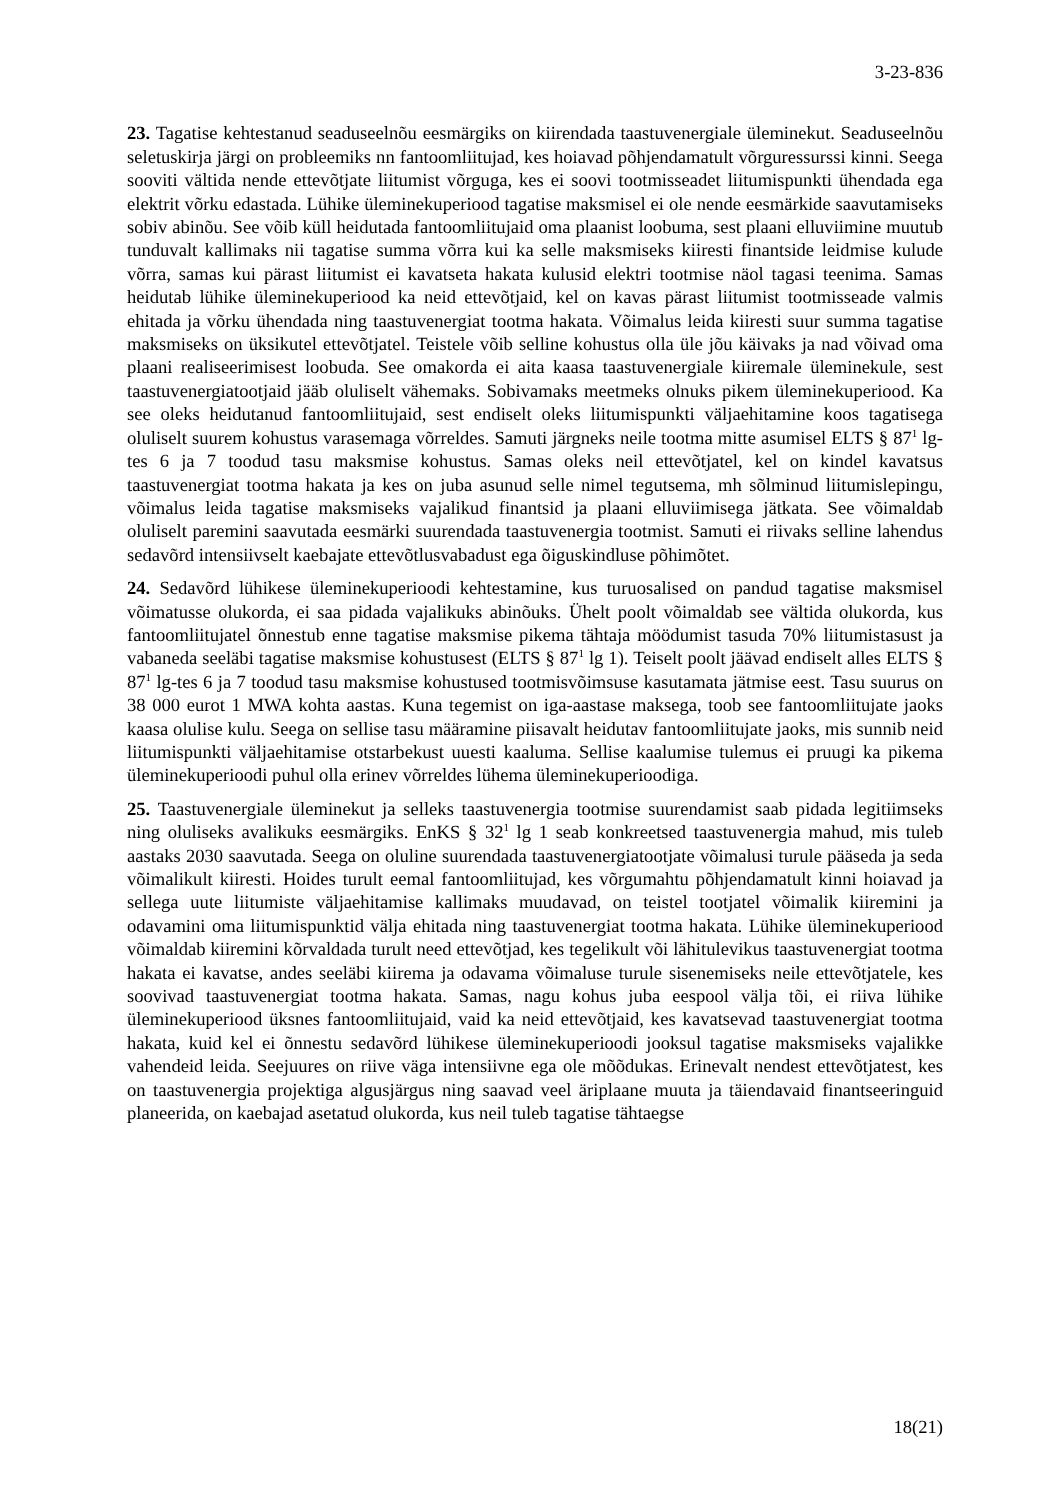3-23-836
23. Tagatise kehtestanud seaduseelnõu eesmärgiks on kiirendada taastuvenergiale üleminekut. Seaduseelnõu seletuskirja järgi on probleemiks nn fantoomliitujad, kes hoiavad põhjendamatult võrguressurssi kinni. Seega sooviti vältida nende ettevõtjate liitumist võrguga, kes ei soovi tootmisseadet liitumispunkti ühendada ega elektrit võrku edastada. Lühike üleminekuperiood tagatise maksmisel ei ole nende eesmärkide saavutamiseks sobiv abinõu. See võib küll heidutada fantoomliitujaid oma plaanist loobuma, sest plaani elluviimine muutub tunduvalt kallimaks nii tagatise summa võrra kui ka selle maksmiseks kiiresti finantside leidmise kulude võrra, samas kui pärast liitumist ei kavatseta hakata kulusid elektri tootmise näol tagasi teenima. Samas heidutab lühike üleminekuperiood ka neid ettevõtjaid, kel on kavas pärast liitumist tootmisseade valmis ehitada ja võrku ühendada ning taastuvenergiat tootma hakata. Võimalus leida kiiresti suur summa tagatise maksmiseks on üksikutel ettevõtjatel. Teistele võib selline kohustus olla üle jõu käivaks ja nad võivad oma plaani realiseerimisest loobuda. See omakorda ei aita kaasa taastuvenergiale kiiremale üleminekule, sest taastuvenergiatootjaid jääb oluliselt vähemaks. Sobivamaks meetmeks olnuks pikem üleminekuperiood. Ka see oleks heidutanud fantoomliitujaid, sest endiselt oleks liitumispunkti väljaehitamine koos tagatisega oluliselt suurem kohustus varasemaga võrreldes. Samuti järgneks neile tootma mitte asumisel ELTS § 87<sup>1</sup> lg-tes 6 ja 7 toodud tasu maksmise kohustus. Samas oleks neil ettevõtjatel, kel on kindel kavatsus taastuvenergiat tootma hakata ja kes on juba asunud selle nimel tegutsema, mh sõlminud liitumislepingu, võimalus leida tagatise maksmiseks vajalikud finantsid ja plaani elluviimisega jätkata. See võimaldab oluliselt paremini saavutada eesmärki suurendada taastuvenergia tootmist. Samuti ei riivaks selline lahendus sedavõrd intensiivselt kaebajate ettevõtlusvabadust ega õiguskindluse põhimõtet.
24. Sedavõrd lühikese üleminekuperioodi kehtestamine, kus turuosalised on pandud tagatise maksmisel võimatusse olukorda, ei saa pidada vajalikuks abinõuks. Ühelt poolt võimaldab see vältida olukorda, kus fantoomliitujatel õnnestub enne tagatise maksmise pikema tähtaja möödumist tasuda 70% liitumistasust ja vabaneda seeläbi tagatise maksmise kohustusest (ELTS § 87<sup>1</sup> lg 1). Teiselt poolt jäävad endiselt alles ELTS § 87<sup>1</sup> lg-tes 6 ja 7 toodud tasu maksmise kohustused tootmisvõimsuse kasutamata jätmise eest. Tasu suurus on 38 000 eurot 1 MWA kohta aastas. Kuna tegemist on iga-aastase maksega, toob see fantoomliitujate jaoks kaasa olulise kulu. Seega on sellise tasu määramine piisavalt heidutav fantoomliitujate jaoks, mis sunnib neid liitumispunkti väljaehitamise otstarbekust uuesti kaaluma. Sellise kaalumise tulemus ei pruugi ka pikema üleminekuperioodi puhul olla erinev võrreldes lühema üleminekuperioodiga.
25. Taastuvenergiale üleminekut ja selleks taastuvenergia tootmise suurendamist saab pidada legitiimseks ning oluliseks avalikuks eesmärgiks. EnKS § 32<sup>1</sup> lg 1 seab konkreetsed taastuvenergia mahud, mis tuleb aastaks 2030 saavutada. Seega on oluline suurendada taastuvenergiatootjate võimalusi turule pääseda ja seda võimalikult kiiresti. Hoides turult eemal fantoomliitujad, kes võrgumahtu põhjendamatult kinni hoiavad ja sellega uute liitumiste väljaehitamise kallimaks muudavad, on teistel tootjatel võimalik kiiremini ja odavamini oma liitumispunktid välja ehitada ning taastuvenergiat tootma hakata. Lühike üleminekuperiood võimaldab kiiremini kõrvaldada turult need ettevõtjad, kes tegelikult või lähitulevikus taastuvenergiat tootma hakata ei kavatse, andes seeläbi kiirema ja odavama võimaluse turule sisenemiseks neile ettevõtjatele, kes soovivad taastuvenergiat tootma hakata. Samas, nagu kohus juba eespool välja tõi, ei riiva lühike üleminekuperiood üksnes fantoomliitujaid, vaid ka neid ettevõtjaid, kes kavatsevad taastuvenergiat tootma hakata, kuid kel ei õnnestu sedavõrd lühikese üleminekuperioodi jooksul tagatise maksmiseks vajalikke vahendeid leida. Seejuures on riive väga intensiivne ega ole mõõdukas. Erinevalt nendest ettevõtjatest, kes on taastuvenergia projektiga algusjärgus ning saavad veel äriplaane muuta ja täiendavaid finantseeringuid planeerida, on kaebajad asetatud olukorda, kus neil tuleb tagatise tähtaegse
18(21)